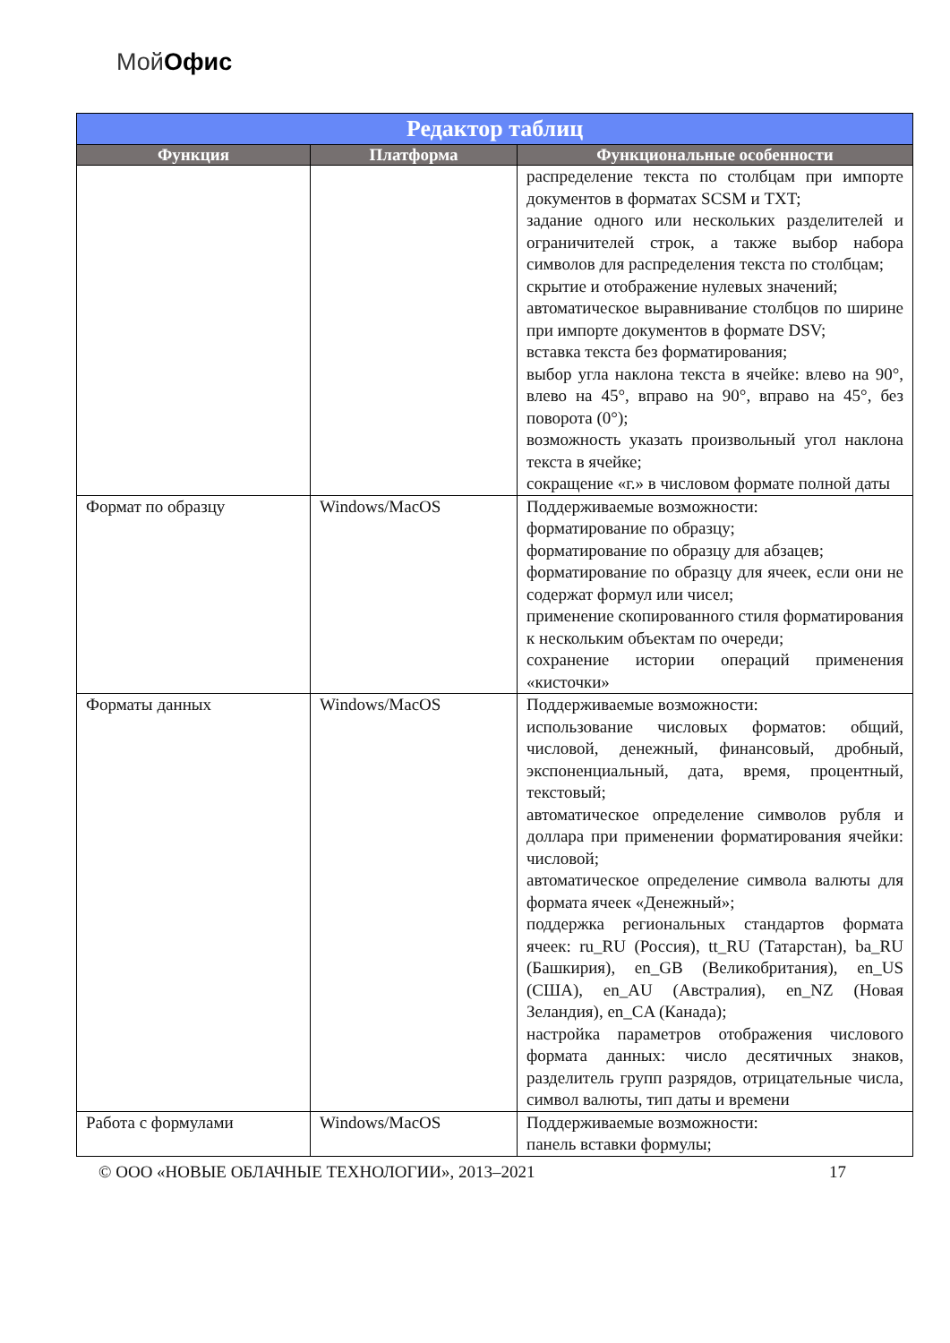МойОфис
| Редактор таблиц | | |
| --- | --- | --- |
| Функция | Платформа | Функциональные особенности |
| | | распределение текста по столбцам при импорте документов в форматах SCSM и TXT; задание одного или нескольких разделителей и ограничителей строк, а также выбор набора символов для распределения текста по столбцам; скрытие и отображение нулевых значений; автоматическое выравнивание столбцов по ширине при импорте документов в формате DSV; вставка текста без форматирования; выбор угла наклона текста в ячейке: влево на 90°, влево на 45°, вправо на 90°, вправо на 45°, без поворота (0°); возможность указать произвольный угол наклона текста в ячейке; сокращение «г.» в числовом формате полной даты |
| Формат по образцу | Windows/MacOS | Поддерживаемые возможности: форматирование по образцу; форматирование по образцу для абзацев; форматирование по образцу для ячеек, если они не содержат формул или чисел; применение скопированного стиля форматирования к нескольким объектам по очереди; сохранение истории операций применения «кисточки» |
| Форматы данных | Windows/MacOS | Поддерживаемые возможности: использование числовых форматов: общий, числовой, денежный, финансовый, дробный, экспоненциальный, дата, время, процентный, текстовый; автоматическое определение символов рубля и доллара при применении форматирования ячейки: числовой; автоматическое определение символа валюты для формата ячеек «Денежный»; поддержка региональных стандартов формата ячеек: ru_RU (Россия), tt_RU (Татарстан), ba_RU (Башкирия), en_GB (Великобритания), en_US (США), en_AU (Австралия), en_NZ (Новая Зеландия), en_CA (Канада); настройка параметров отображения числового формата данных: число десятичных знаков, разделитель групп разрядов, отрицательные числа, символ валюты, тип даты и времени |
| Работа с формулами | Windows/MacOS | Поддерживаемые возможности: панель вставки формулы; |
© ООО «НОВЫЕ ОБЛАЧНЫЕ ТЕХНОЛОГИИ», 2013–2021 17